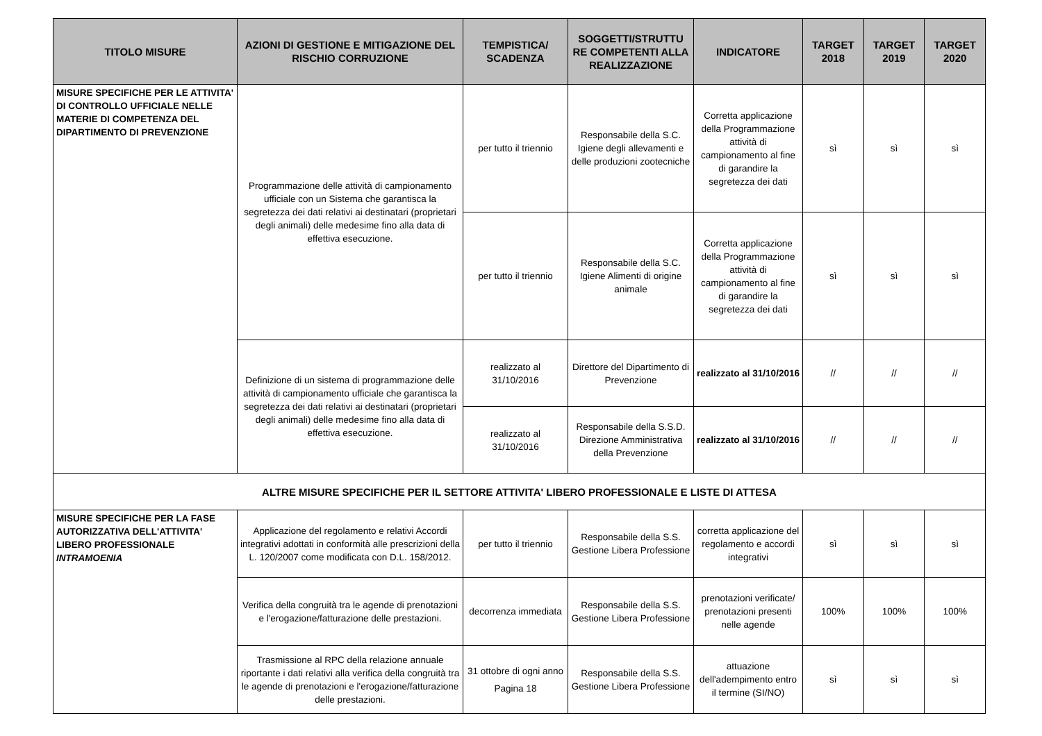| TITOLO MISURE | AZIONI DI GESTIONE E MITIGAZIONE DEL RISCHIO CORRUZIONE | TEMPISTICA/ SCADENZA | SOGGETTI/STRUTTU RE COMPETENTI ALLA REALIZZAZIONE | INDICATORE | TARGET 2018 | TARGET 2019 | TARGET 2020 |
| --- | --- | --- | --- | --- | --- | --- | --- |
| MISURE SPECIFICHE PER LE ATTIVITA' DI CONTROLLO UFFICIALE NELLE MATERIE DI COMPETENZA DEL DIPARTIMENTO DI PREVENZIONE | Programmazione delle attività di campionamento ufficiale con un Sistema che garantisca la segretezza dei dati relativi ai destinatari (proprietari degli animali) delle medesime fino alla data di effettiva esecuzione. | per tutto il triennio | Responsabile della S.C. Igiene degli allevamenti e delle produzioni zootecniche | Corretta applicazione della Programmazione attività di campionamento al fine di garandire la segretezza dei dati | sì | sì | sì |
| | | per tutto il triennio | Responsabile della S.C. Igiene Alimenti di origine animale | Corretta applicazione della Programmazione attività di campionamento al fine di garandire la segretezza dei dati | sì | sì | sì |
| | Definizione di un sistema di programmazione delle attività di campionamento ufficiale che garantisca la segretezza dei dati relativi ai destinatari (proprietari degli animali) delle medesime fino alla data di effettiva esecuzione. | realizzato al 31/10/2016 | Direttore del Dipartimento di Prevenzione | realizzato al 31/10/2016 | // | // | // |
| | | realizzato al 31/10/2016 | Responsabile della S.S.D. Direzione Amministrativa della Prevenzione | realizzato al 31/10/2016 | // | // | // |
| ALTRE MISURE SPECIFICHE PER IL SETTORE ATTIVITA' LIBERO PROFESSIONALE E LISTE DI ATTESA | | | | | | | |
| MISURE SPECIFICHE PER LA FASE AUTORIZZATIVA DELL'ATTIVITA' LIBERO PROFESSIONALE INTRAMOENIA | Applicazione del regolamento e relativi Accordi integrativi adottati in conformità alle prescrizioni della L. 120/2007 come modificata con D.L. 158/2012. | per tutto il triennio | Responsabile della S.S. Gestione Libera Professione | corretta applicazione del regolamento e accordi integrativi | sì | sì | sì |
| | Verifica della congruità tra le agende di prenotazioni e l'erogazione/fatturazione delle prestazioni. | decorrenza immediata | Responsabile della S.S. Gestione Libera Professione | prenotazioni verificate/ prenotazioni presenti nelle agende | 100% | 100% | 100% |
| | Trasmissione al RPC della relazione annuale riportante i dati relativi alla verifica della congruità tra le agende di prenotazioni e l'erogazione/fatturazione delle prestazioni. | 31 ottobre di ogni anno Pagina 18 | Responsabile della S.S. Gestione Libera Professione | attuazione dell'adempimento entro il termine (SI/NO) | sì | sì | sì |